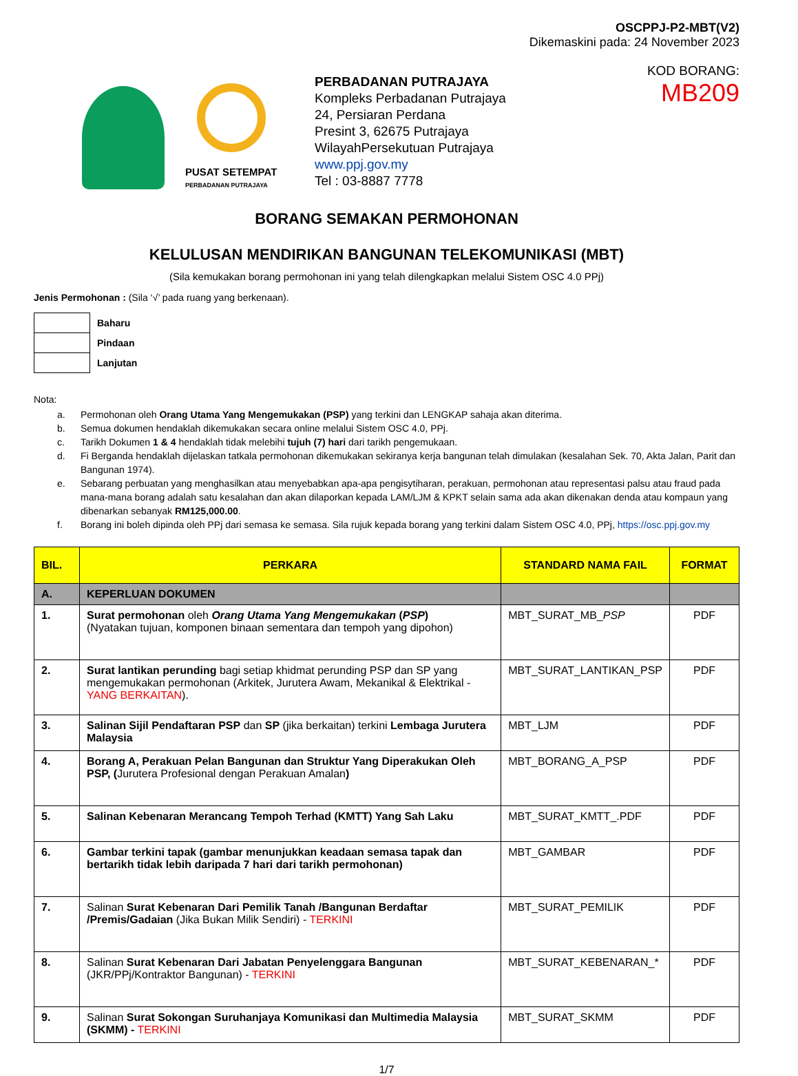OSCPPJ-P2-MBT(V2)
Dikemaskini pada: 24 November 2023
PUSAT SETEMPAT
PERBADANAN PUTRAJAYA
PERBADANAN PUTRAJAYA
Kompleks Perbadanan Putrajaya
24, Persiaran Perdana
Presint 3, 62675 Putrajaya
WilayahPersekutuan Putrajaya
www.ppj.gov.my
Tel : 03-8887 7778
KOD BORANG: MB209
BORANG SEMAKAN PERMOHONAN
KELULUSAN MENDIRIKAN BANGUNAN TELEKOMUNIKASI (MBT)
(Sila kemukakan borang permohonan ini yang telah dilengkapkan melalui Sistem OSC 4.0 PPj)
Jenis Permohonan : (Sila ‘√’ pada ruang yang berkenaan).
| | Baharu |
| | Pindaan |
| | Lanjutan |
Nota:
a. Permohonan oleh Orang Utama Yang Mengemukakan (PSP) yang terkini dan LENGKAP sahaja akan diterima.
b. Semua dokumen hendaklah dikemukakan secara online melalui Sistem OSC 4.0, PPj.
c. Tarikh Dokumen 1 & 4 hendaklah tidak melebihi tujuh (7) hari dari tarikh pengemukaan.
d. Fi Berganda hendaklah dijelaskan tatkala permohonan dikemukakan sekiranya kerja bangunan telah dimulakan (kesalahan Sek. 70, Akta Jalan, Parit dan Bangunan 1974).
e. Sebarang perbuatan yang menghasilkan atau menyebabkan apa-apa pengisytiharan, perakuan, permohonan atau representasi palsu atau fraud pada mana-mana borang adalah satu kesalahan dan akan dilaporkan kepada LAM/LJM & KPKT selain sama ada akan dikenakan denda atau kompaun yang dibenarkan sebanyak RM125,000.00.
f. Borang ini boleh dipinda oleh PPj dari semasa ke semasa. Sila rujuk kepada borang yang terkini dalam Sistem OSC 4.0, PPj, https://osc.ppj.gov.my
| BIL. | PERKARA | STANDARD NAMA FAIL | FORMAT |
| --- | --- | --- | --- |
| A. | KEPERLUAN DOKUMEN | | |
| 1. | Surat permohonan oleh Orang Utama Yang Mengemukakan ( PSP ) (Nyatakan tujuan, komponen binaan sementara dan tempoh yang dipohon) | MBT_SURAT_MB_ PSP | PDF |
| 2. | Surat lantikan perunding bagi setiap khidmat perunding PSP dan SP yang mengemukakan permohonan (Arkitek, Jurutera Awam, Mekanikal & Elektrikal - YANG BERKAITAN ). | MBT_SURAT_LANTIKAN_PSP | PDF |
| 3. | Salinan Sijil Pendaftaran PSP dan SP (jika berkaitan) terkini Lembaga Jurutera Malaysia | MBT_LJM | PDF |
| 4. | Borang A, Perakuan Pelan Bangunan dan Struktur Yang Diperakukan Oleh PSP, ( Jurutera Profesional dengan Perakuan Amalan ) | MBT_BORANG_A_PSP | PDF |
| 5. | Salinan Kebenaran Merancang Tempoh Terhad (KMTT) Yang Sah Laku | MBT_SURAT_KMTT_.PDF | PDF |
| 6. | Gambar terkini tapak (gambar menunjukkan keadaan semasa tapak dan bertarikh tidak lebih daripada 7 hari dari tarikh permohonan) | MBT_GAMBAR | PDF |
| 7. | Salinan Surat Kebenaran Dari Pemilik Tanah /Bangunan Berdaftar /Premis/Gadaian (Jika Bukan Milik Sendiri) - TERKINI | MBT_SURAT_PEMILIK | PDF |
| 8. | Salinan Surat Kebenaran Dari Jabatan Penyelenggara Bangunan (JKR/PPj/Kontraktor Bangunan) - TERKINI | MBT_SURAT_KEBENARAN_* | PDF |
| 9. | Salinan Surat Sokongan Suruhanjaya Komunikasi dan Multimedia Malaysia (SKMM) - TERKINI | MBT_SURAT_SKMM | PDF |
1/7